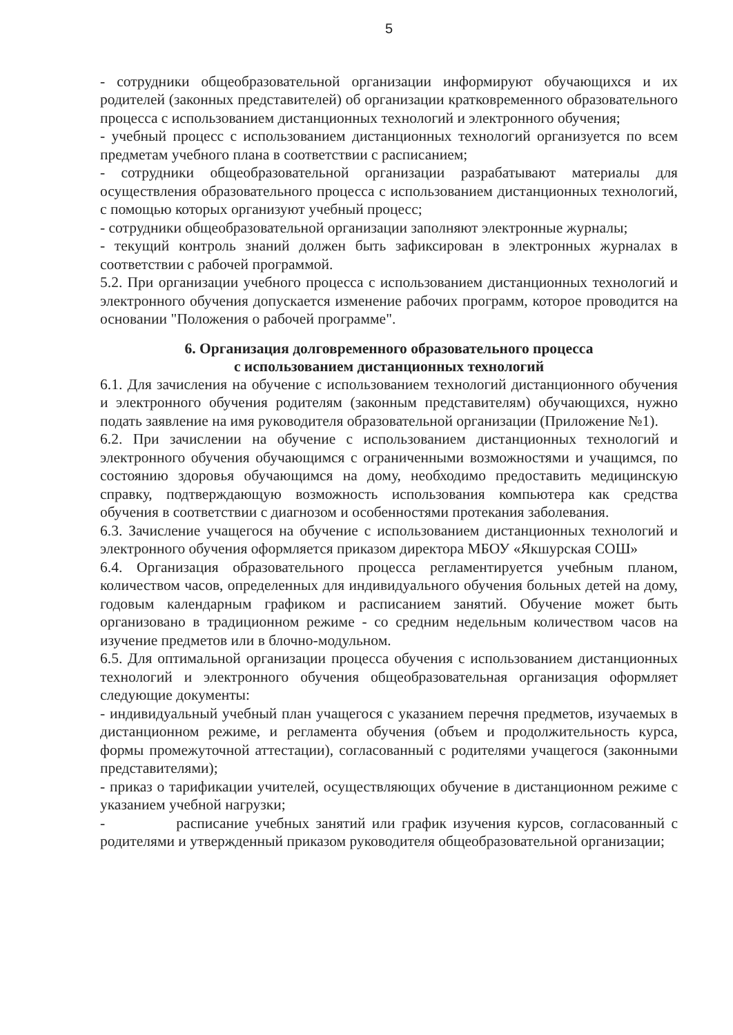5
- сотрудники общеобразовательной организации информируют обучающихся и их родителей (законных представителей) об организации кратковременного образовательного процесса с использованием дистанционных технологий и электронного обучения;
- учебный процесс с использованием дистанционных технологий организуется по всем предметам учебного плана в соответствии с расписанием;
- сотрудники общеобразовательной организации разрабатывают материалы для осуществления образовательного процесса с использованием дистанционных технологий, с помощью которых организуют учебный процесс;
- сотрудники общеобразовательной организации заполняют электронные журналы;
- текущий контроль знаний должен быть зафиксирован в электронных журналах в соответствии с рабочей программой.
5.2. При организации учебного процесса с использованием дистанционных технологий и электронного обучения допускается изменение рабочих программ, которое проводится на основании "Положения о рабочей программе".
6. Организация долговременного образовательного процесса
с использованием дистанционных технологий
6.1. Для зачисления на обучение с использованием технологий дистанционного обучения и электронного обучения родителям (законным представителям) обучающихся, нужно подать заявление на имя руководителя образовательной организации (Приложение №1).
6.2. При зачислении на обучение с использованием дистанционных технологий и электронного обучения обучающимся с ограниченными возможностями и учащимся, по состоянию здоровья обучающимся на дому, необходимо предоставить медицинскую справку, подтверждающую возможность использования компьютера как средства обучения в соответствии с диагнозом и особенностями протекания заболевания.
6.3. Зачисление учащегося на обучение с использованием дистанционных технологий и электронного обучения оформляется приказом директора МБОУ «Якшурская СОШ»
6.4. Организация образовательного процесса регламентируется учебным планом, количеством часов, определенных для индивидуального обучения больных детей на дому, годовым календарным графиком и расписанием занятий. Обучение может быть организовано в традиционном режиме - со средним недельным количеством часов на изучение предметов или в блочно-модульном.
6.5. Для оптимальной организации процесса обучения с использованием дистанционных технологий и электронного обучения общеобразовательная организация оформляет следующие документы:
- индивидуальный учебный план учащегося с указанием перечня предметов, изучаемых в дистанционном режиме, и регламента обучения (объем и продолжительность курса, формы промежуточной аттестации), согласованный с родителями учащегося (законными представителями);
- приказ о тарификации учителей, осуществляющих обучение в дистанционном режиме с указанием учебной нагрузки;
- расписание учебных занятий или график изучения курсов, согласованный с родителями и утвержденный приказом руководителя общеобразовательной организации;